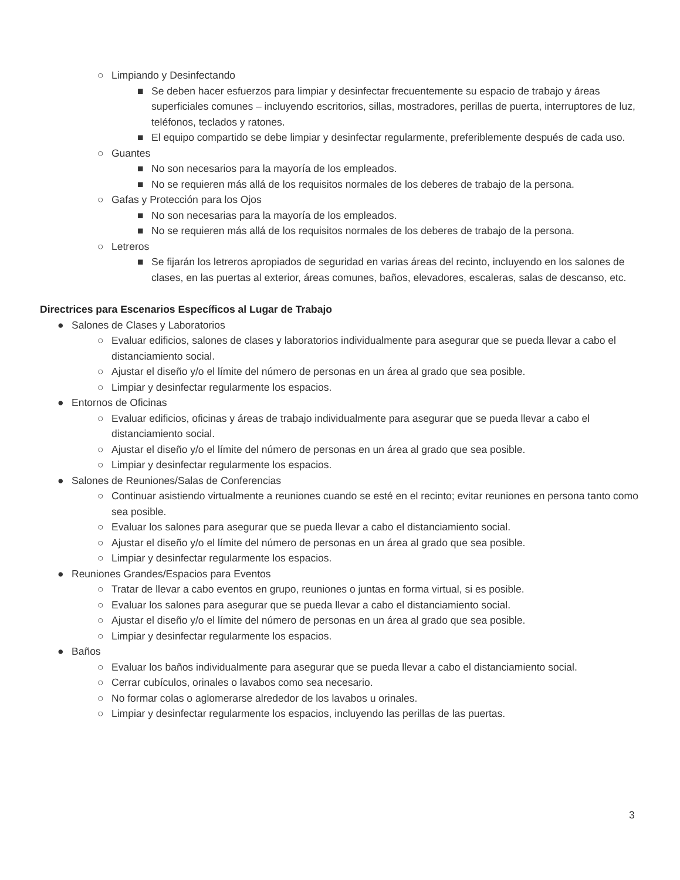○ Limpiando y Desinfectando
■ Se deben hacer esfuerzos para limpiar y desinfectar frecuentemente su espacio de trabajo y áreas superficiales comunes – incluyendo escritorios, sillas, mostradores, perillas de puerta, interruptores de luz, teléfonos, teclados y ratones.
■ El equipo compartido se debe limpiar y desinfectar regularmente, preferiblemente después de cada uso.
○ Guantes
■ No son necesarios para la mayoría de los empleados.
■ No se requieren más allá de los requisitos normales de los deberes de trabajo de la persona.
○ Gafas y Protección para los Ojos
■ No son necesarias para la mayoría de los empleados.
■ No se requieren más allá de los requisitos normales de los deberes de trabajo de la persona.
○ Letreros
■ Se fijarán los letreros apropiados de seguridad en varias áreas del recinto, incluyendo en los salones de clases, en las puertas al exterior, áreas comunes, baños, elevadores, escaleras, salas de descanso, etc.
Directrices para Escenarios Específicos al Lugar de Trabajo
● Salones de Clases y Laboratorios
○ Evaluar edificios, salones de clases y laboratorios individualmente para asegurar que se pueda llevar a cabo el distanciamiento social.
○ Ajustar el diseño y/o el límite del número de personas en un área al grado que sea posible.
○ Limpiar y desinfectar regularmente los espacios.
● Entornos de Oficinas
○ Evaluar edificios, oficinas y áreas de trabajo individualmente para asegurar que se pueda llevar a cabo el distanciamiento social.
○ Ajustar el diseño y/o el límite del número de personas en un área al grado que sea posible.
○ Limpiar y desinfectar regularmente los espacios.
● Salones de Reuniones/Salas de Conferencias
○ Continuar asistiendo virtualmente a reuniones cuando se esté en el recinto; evitar reuniones en persona tanto como sea posible.
○ Evaluar los salones para asegurar que se pueda llevar a cabo el distanciamiento social.
○ Ajustar el diseño y/o el límite del número de personas en un área al grado que sea posible.
○ Limpiar y desinfectar regularmente los espacios.
● Reuniones Grandes/Espacios para Eventos
○ Tratar de llevar a cabo eventos en grupo, reuniones o juntas en forma virtual, si es posible.
○ Evaluar los salones para asegurar que se pueda llevar a cabo el distanciamiento social.
○ Ajustar el diseño y/o el límite del número de personas en un área al grado que sea posible.
○ Limpiar y desinfectar regularmente los espacios.
● Baños
○ Evaluar los baños individualmente para asegurar que se pueda llevar a cabo el distanciamiento social.
○ Cerrar cubículos, orinales o lavabos como sea necesario.
○ No formar colas o aglomerarse alrededor de los lavabos u orinales.
○ Limpiar y desinfectar regularmente los espacios, incluyendo las perillas de las puertas.
3